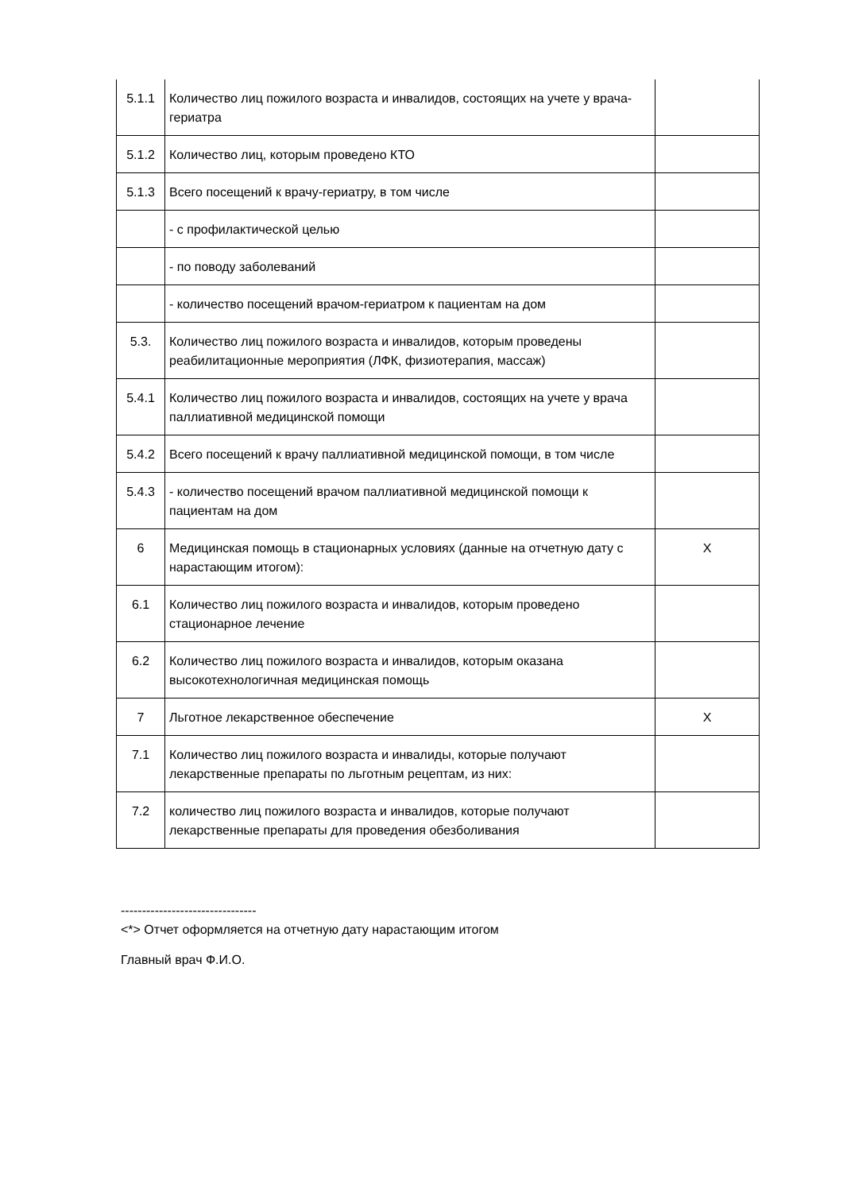| 5.1.1 | Количество лиц пожилого возраста и инвалидов, состоящих на учете у врача-гериатра | |
| 5.1.2 | Количество лиц, которым проведено КТО | |
| 5.1.3 | Всего посещений к врачу-гериатру, в том числе | |
| | - с профилактической целью | |
| | - по поводу заболеваний | |
| | - количество посещений врачом-гериатром к пациентам на дом | |
| 5.3. | Количество лиц пожилого возраста и инвалидов, которым проведены реабилитационные мероприятия (ЛФК, физиотерапия, массаж) | |
| 5.4.1 | Количество лиц пожилого возраста и инвалидов, состоящих на учете у врача паллиативной медицинской помощи | |
| 5.4.2 | Всего посещений к врачу паллиативной медицинской помощи, в том числе | |
| 5.4.3 | - количество посещений врачом паллиативной медицинской помощи к пациентам на дом | |
| 6 | Медицинская помощь в стационарных условиях (данные на отчетную дату с нарастающим итогом): | X |
| 6.1 | Количество лиц пожилого возраста и инвалидов, которым проведено стационарное лечение | |
| 6.2 | Количество лиц пожилого возраста и инвалидов, которым оказана высокотехнологичная медицинская помощь | |
| 7 | Льготное лекарственное обеспечение | X |
| 7.1 | Количество лиц пожилого возраста и инвалиды, которые получают лекарственные препараты по льготным рецептам, из них: | |
| 7.2 | количество лиц пожилого возраста и инвалидов, которые получают лекарственные препараты для проведения обезболивания | |
--------------------------------
<*> Отчет оформляется на отчетную дату нарастающим итогом
Главный врач Ф.И.О.